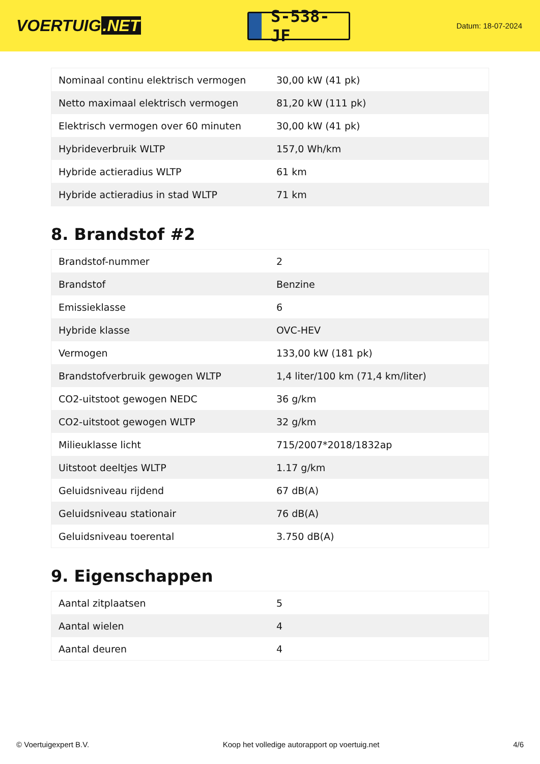VOERTUIG.NET
S-538-JF
Datum: 18-07-2024
| Nominaal continu elektrisch vermogen | 30,00 kW (41 pk) |
| Netto maximaal elektrisch vermogen | 81,20 kW (111 pk) |
| Elektrisch vermogen over 60 minuten | 30,00 kW (41 pk) |
| Hybrideverbruik WLTP | 157,0 Wh/km |
| Hybride actieradius WLTP | 61 km |
| Hybride actieradius in stad WLTP | 71 km |
8. Brandstof #2
| Brandstof-nummer | 2 |
| Brandstof | Benzine |
| Emissieklasse | 6 |
| Hybride klasse | OVC-HEV |
| Vermogen | 133,00 kW (181 pk) |
| Brandstofverbruik gewogen WLTP | 1,4 liter/100 km (71,4 km/liter) |
| CO2-uitstoot gewogen NEDC | 36 g/km |
| CO2-uitstoot gewogen WLTP | 32 g/km |
| Milieuklasse licht | 715/2007*2018/1832ap |
| Uitstoot deeltjes WLTP | 1.17 g/km |
| Geluidsniveau rijdend | 67 dB(A) |
| Geluidsniveau stationair | 76 dB(A) |
| Geluidsniveau toerental | 3.750 dB(A) |
9. Eigenschappen
| Aantal zitplaatsen | 5 |
| Aantal wielen | 4 |
| Aantal deuren | 4 |
© Voertuigexpert B.V. Koop het volledige autorapport op voertuig.net 4/6